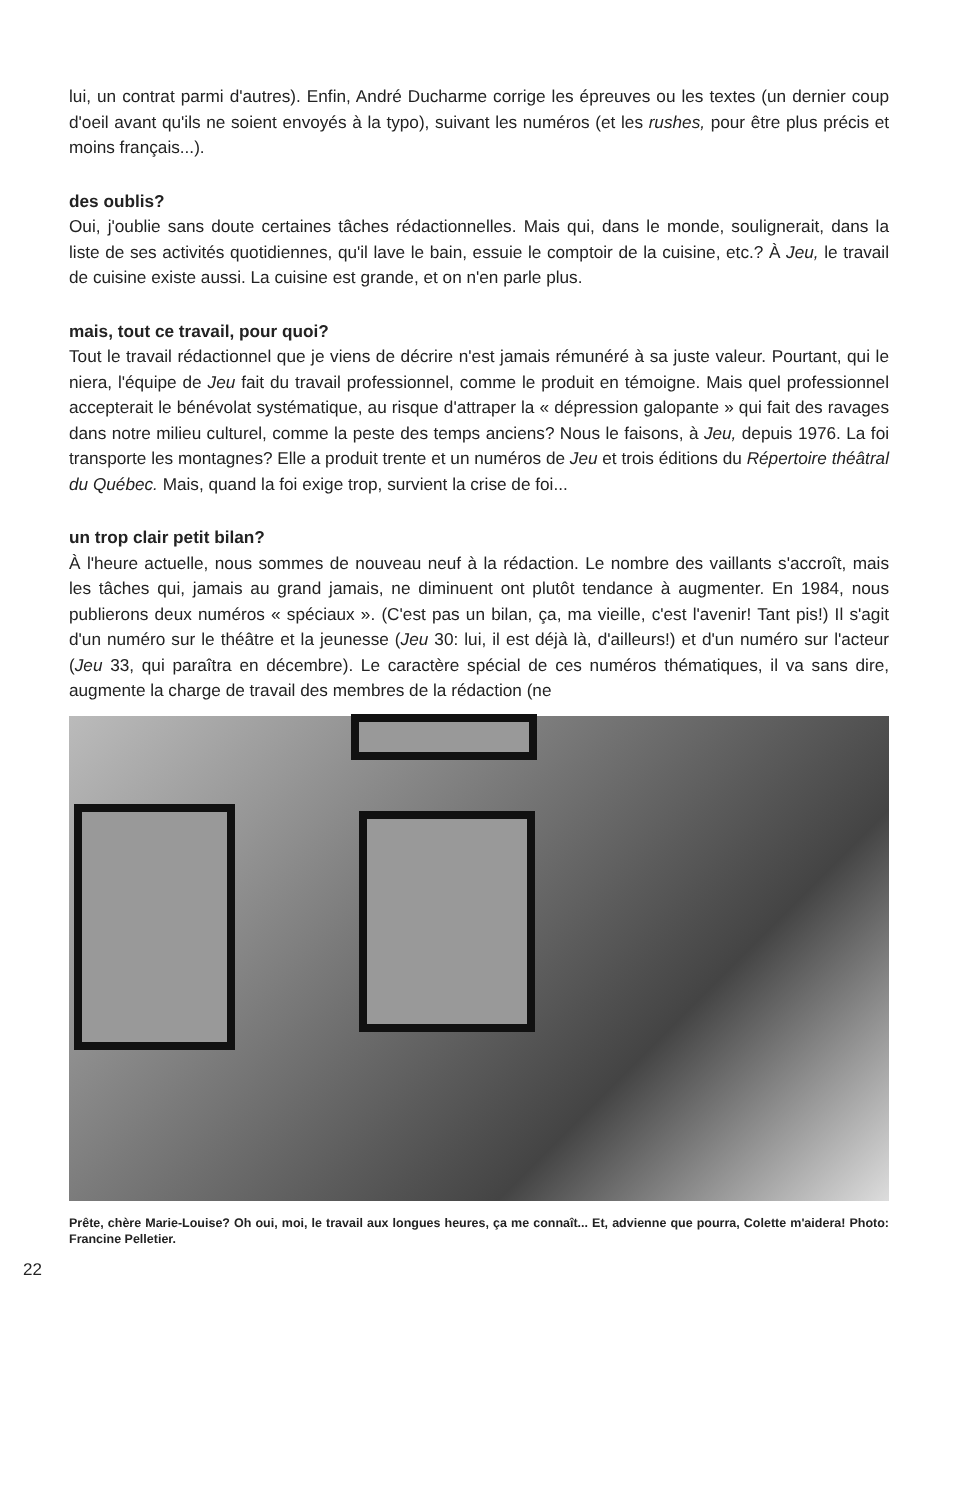lui, un contrat parmi d'autres). Enfin, André Ducharme corrige les épreuves ou les textes (un dernier coup d'oeil avant qu'ils ne soient envoyés à la typo), suivant les numéros (et les rushes, pour être plus précis et moins français...).
des oublis?
Oui, j'oublie sans doute certaines tâches rédactionnelles. Mais qui, dans le monde, soulignerait, dans la liste de ses activités quotidiennes, qu'il lave le bain, essuie le comptoir de la cuisine, etc.? À Jeu, le travail de cuisine existe aussi. La cuisine est grande, et on n'en parle plus.
mais, tout ce travail, pour quoi?
Tout le travail rédactionnel que je viens de décrire n'est jamais rémunéré à sa juste valeur. Pourtant, qui le niera, l'équipe de Jeu fait du travail professionnel, comme le produit en témoigne. Mais quel professionnel accepterait le bénévolat systématique, au risque d'attraper la « dépression galopante » qui fait des ravages dans notre milieu culturel, comme la peste des temps anciens? Nous le faisons, à Jeu, depuis 1976. La foi transporte les montagnes? Elle a produit trente et un numéros de Jeu et trois éditions du Répertoire théâtral du Québec. Mais, quand la foi exige trop, survient la crise de foi...
un trop clair petit bilan?
À l'heure actuelle, nous sommes de nouveau neuf à la rédaction. Le nombre des vaillants s'accroît, mais les tâches qui, jamais au grand jamais, ne diminuent ont plutôt tendance à augmenter. En 1984, nous publierons deux numéros « spéciaux ». (C'est pas un bilan, ça, ma vieille, c'est l'avenir! Tant pis!) Il s'agit d'un numéro sur le théâtre et la jeunesse (Jeu 30: lui, il est déjà là, d'ailleurs!) et d'un numéro sur l'acteur (Jeu 33, qui paraîtra en décembre). Le caractère spécial de ces numéros thématiques, il va sans dire, augmente la charge de travail des membres de la rédaction (ne
Prête, chère Marie-Louise? Oh oui, moi, le travail aux longues heures, ça me connaît... Et, advienne que pourra, Colette m'aidera! Photo: Francine Pelletier.
22